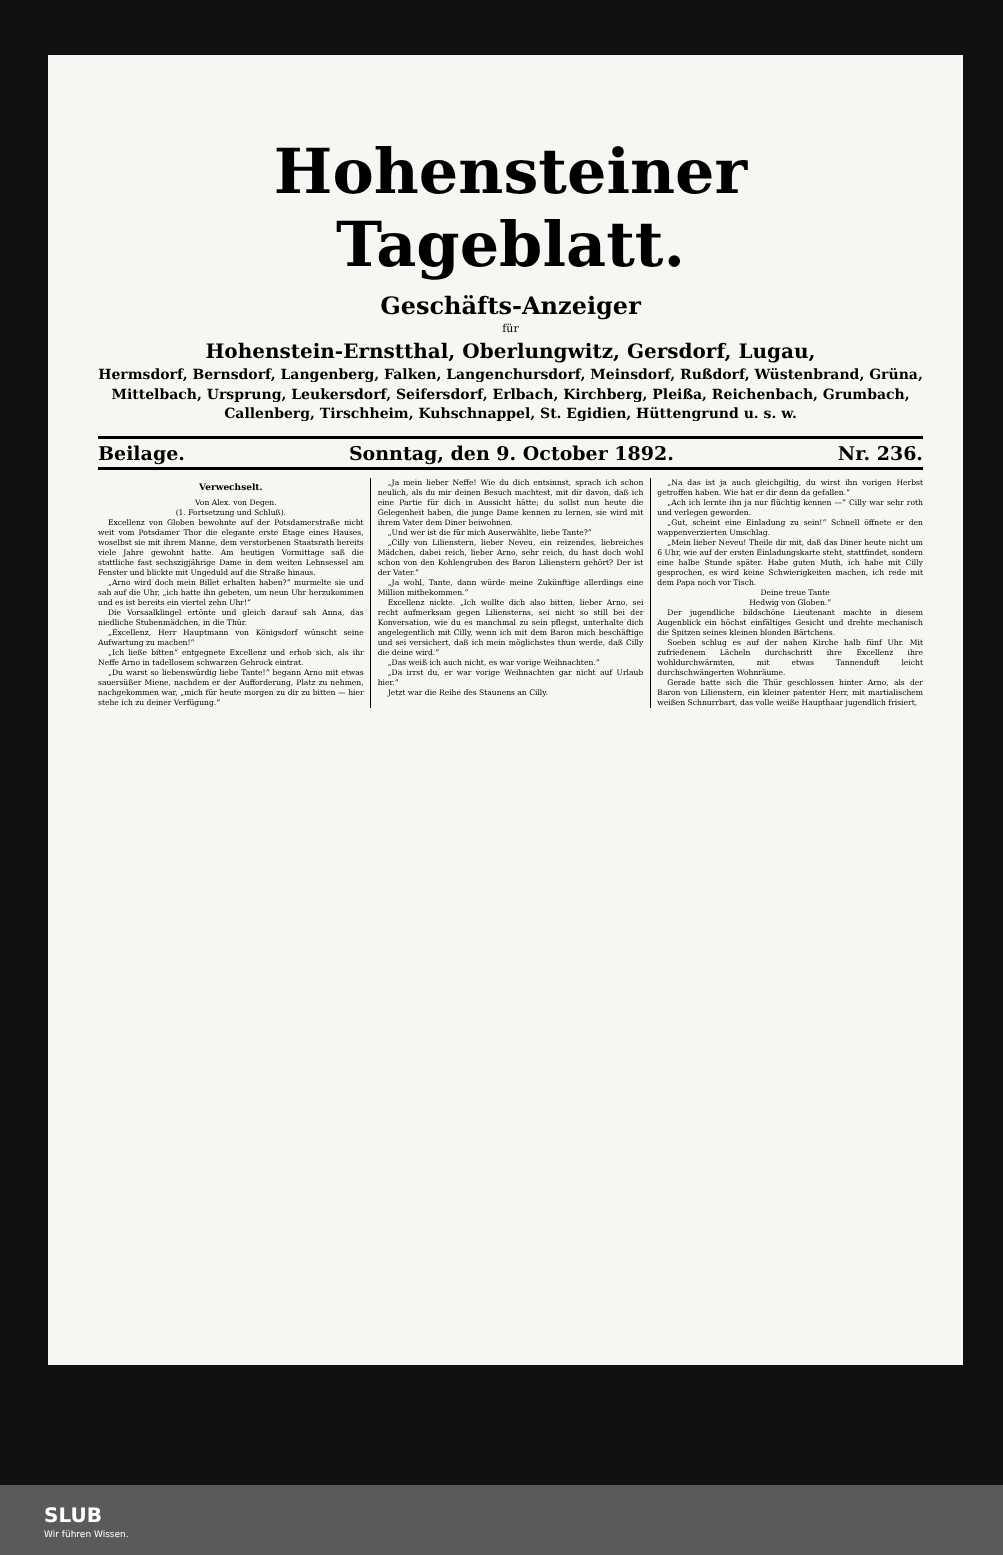Hohensteiner Tageblatt.
Geschäfts-Anzeiger
für
Hohenstein-Ernstthal, Oberlungwitz, Gersdorf, Lugau,
Hermsdorf, Bernsdorf, Langenberg, Falken, Langenchursdorf, Meinsdorf, Rußdorf, Wüstenbrand, Grüna, Mittelbach, Ursprung, Leukersdorf, Seifersdorf, Erlbach, Kirchberg, Pleißa, Reichenbach, Grumbach, Callenberg, Tirschheim, Kuhschnappel, St. Egidien, Hüttengrund u. s. w.
Beilage. Sonntag, den 9. October 1892. Nr. 236.
Verwechselt.
Von Alex. von Degen.
(1. Fortsetzung und Schluß).
Excellenz von Globen bewohnte auf der Potsdamerstraße nicht weit vom Potsdamer Thor die elegante erste Etage eines Hauses, woselbst sie mit ihrem Manne, dem verstorbenen Staatsrath bereits viele Jahre gewohnt hatte. Am heutigen Vormittage saß die stattliche fast sechszigjährige Dame in dem weiten Lehnsessel am Fenster und blickte mit Ungeduld auf die Straße hinaus.
„Arno wird doch mein Billet erhalten haben?“ murmelte sie und sah auf die Uhr, „ich hatte ihn gebeten, um neun Uhr herzukommen und es ist bereits ein viertel zehn Uhr!“
Die Vorsaalklingel ertönte und gleich darauf sah Anna, das niedliche Stubenmädchen, in die Thür.
„Excellenz, Herr Hauptmann von Königsdorf wünscht seine Aufwartung zu machen!“
„Ich ließe bitten“ entgegnete Excellenz und erhob sich, als ihr Neffe Arno in tadellosem schwarzen Gehrock eintrat.
„Du warst so liebenswürdig liebe Tante!“ begann Arno mit etwas sauersüßer Miene, nachdem er der Aufforderung, Platz zu nehmen, nachgekommen war, „mich für heute morgen zu dir zu bitten — hier stehe ich zu deiner Verfügung.“
„Ja mein lieber Neffe! Wie du dich entsinnst, sprach ich schon neulich, als du mir deinen Besuch machtest, mit dir davon, daß ich eine Partie für dich in Aussicht hätte; du sollst nun heute die Gelegenheit haben, die junge Dame kennen zu lernen, sie wird mit ihrem Vater dem Diner beiwohnen.
„Und wer ist die für mich Auserwählte, liebe Tante?“
„Cilly von Lilienstern, lieber Neveu, ein reizendes, liebreiches Mädchen, dabei reich, lieber Arno, sehr reich, du hast doch wohl schon von den Kohlengruben des Baron Lilienstern gehört? Der ist der Vater.“
„Ja wohl, Tante, dann würde meine Zukünftige allerdings eine Million mitbekommen.“
Excellenz nickte. „Ich wollte dich also bitten, lieber Arno, sei recht aufmerksam gegen Liliensterns, sei nicht so still bei der Konversation, wie du es manchmal zu sein pflegst, unterhalte dich angelegentlich mit Cilly, wenn ich mit dem Baron mich beschäftige und sei versichert, daß ich mein möglichstes thun werde, daß Cilly die deine wird.“
„Das weiß ich auch nicht, es war vorige Weihnachten.“
„Da irrst du, er war vorige Weihnachten gar nicht auf Urlaub hier.“
Jetzt war die Reihe des Staunens an Cilly.
„Na das ist ja auch gleichgiltig, du wirst ihn vorigen Herbst getroffen haben. Wie hat er dir denn da gefallen.“
„Ach ich lernte ihn ja nur flüchtig kennen —“ Cilly war sehr roth und verlegen geworden.
„Gut, scheint eine Einladung zu sein!“ Schnell öffnete er den wappenverzierten Umschlag.
„Mein lieber Neveu! Theile dir mit, daß das Diner heute nicht um 6 Uhr, wie auf der ersten Einladungskarte steht, stattfindet, sondern eine halbe Stunde später. Habe guten Muth, ich habe mit Cilly gesprochen, es wird keine Schwierigkeiten machen, ich rede mit dem Papa noch vor Tisch.
Deine treue Tante
Hedwig von Globen.“
Der jugendliche bildschöne Lieutenant machte in diesem Augenblick ein höchst einfältiges Gesicht und drehte mechanisch die Spitzen seines kleinen blonden Bärtchens.
Soeben schlug es auf der nahen Kirche halb fünf Uhr. Mit zufriedenem Lächeln durchschritt ihre Excellenz ihre wohldurchwärmten, mit etwas Tannenduft leicht durchschwängerten Wohnräume.
Gerade hatte sich die Thür geschlossen hinter Arno, als der Baron von Lilienstern, ein kleiner patenter Herr, mit martialischem weißen Schnurrbart, das volle weiße Haupthaar jugendlich frisiert,
SLUB
Wir führen Wissen.